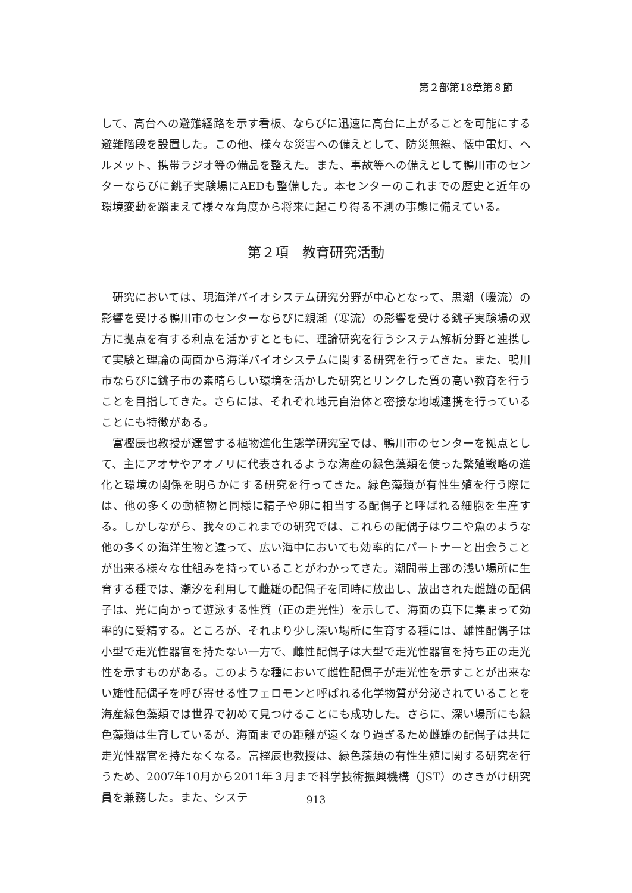第２部第18章第８節
して、高台への避難経路を示す看板、ならびに迅速に高台に上がることを可能にする避難階段を設置した。この他、様々な災害への備えとして、防災無線、懐中電灯、ヘルメット、携帯ラジオ等の備品を整えた。また、事故等への備えとして鴨川市のセンターならびに銚子実験場にAEDも整備した。本センターのこれまでの歴史と近年の環境変動を踏まえて様々な角度から将来に起こり得る不測の事態に備えている。
第２項　教育研究活動
研究においては、現海洋バイオシステム研究分野が中心となって、黒潮（暖流）の影響を受ける鴨川市のセンターならびに親潮（寒流）の影響を受ける銚子実験場の双方に拠点を有する利点を活かすとともに、理論研究を行うシステム解析分野と連携して実験と理論の両面から海洋バイオシステムに関する研究を行ってきた。また、鴨川市ならびに銚子市の素晴らしい環境を活かした研究とリンクした質の高い教育を行うことを目指してきた。さらには、それぞれ地元自治体と密接な地域連携を行っていることにも特徴がある。
富樫辰也教授が運営する植物進化生態学研究室では、鴨川市のセンターを拠点として、主にアオサやアオノリに代表されるような海産の緑色藻類を使った繁殖戦略の進化と環境の関係を明らかにする研究を行ってきた。緑色藻類が有性生殖を行う際には、他の多くの動植物と同様に精子や卵に相当する配偶子と呼ばれる細胞を生産する。しかしながら、我々のこれまでの研究では、これらの配偶子はウニや魚のような他の多くの海洋生物と違って、広い海中においても効率的にパートナーと出会うことが出来る様々な仕組みを持っていることがわかってきた。潮間帯上部の浅い場所に生育する種では、潮汐を利用して雌雄の配偶子を同時に放出し、放出された雌雄の配偶子は、光に向かって遊泳する性質（正の走光性）を示して、海面の真下に集まって効率的に受精する。ところが、それより少し深い場所に生育する種には、雄性配偶子は小型で走光性器官を持たない一方で、雌性配偶子は大型で走光性器官を持ち正の走光性を示すものがある。このような種において雌性配偶子が走光性を示すことが出来ない雄性配偶子を呼び寄せる性フェロモンと呼ばれる化学物質が分泌されていることを海産緑色藻類では世界で初めて見つけることにも成功した。さらに、深い場所にも緑色藻類は生育しているが、海面までの距離が遠くなり過ぎるため雌雄の配偶子は共に走光性器官を持たなくなる。富樫辰也教授は、緑色藻類の有性生殖に関する研究を行うため、2007年10月から2011年３月まで科学技術振興機構（JST）のさきがけ研究員を兼務した。また、システ
913